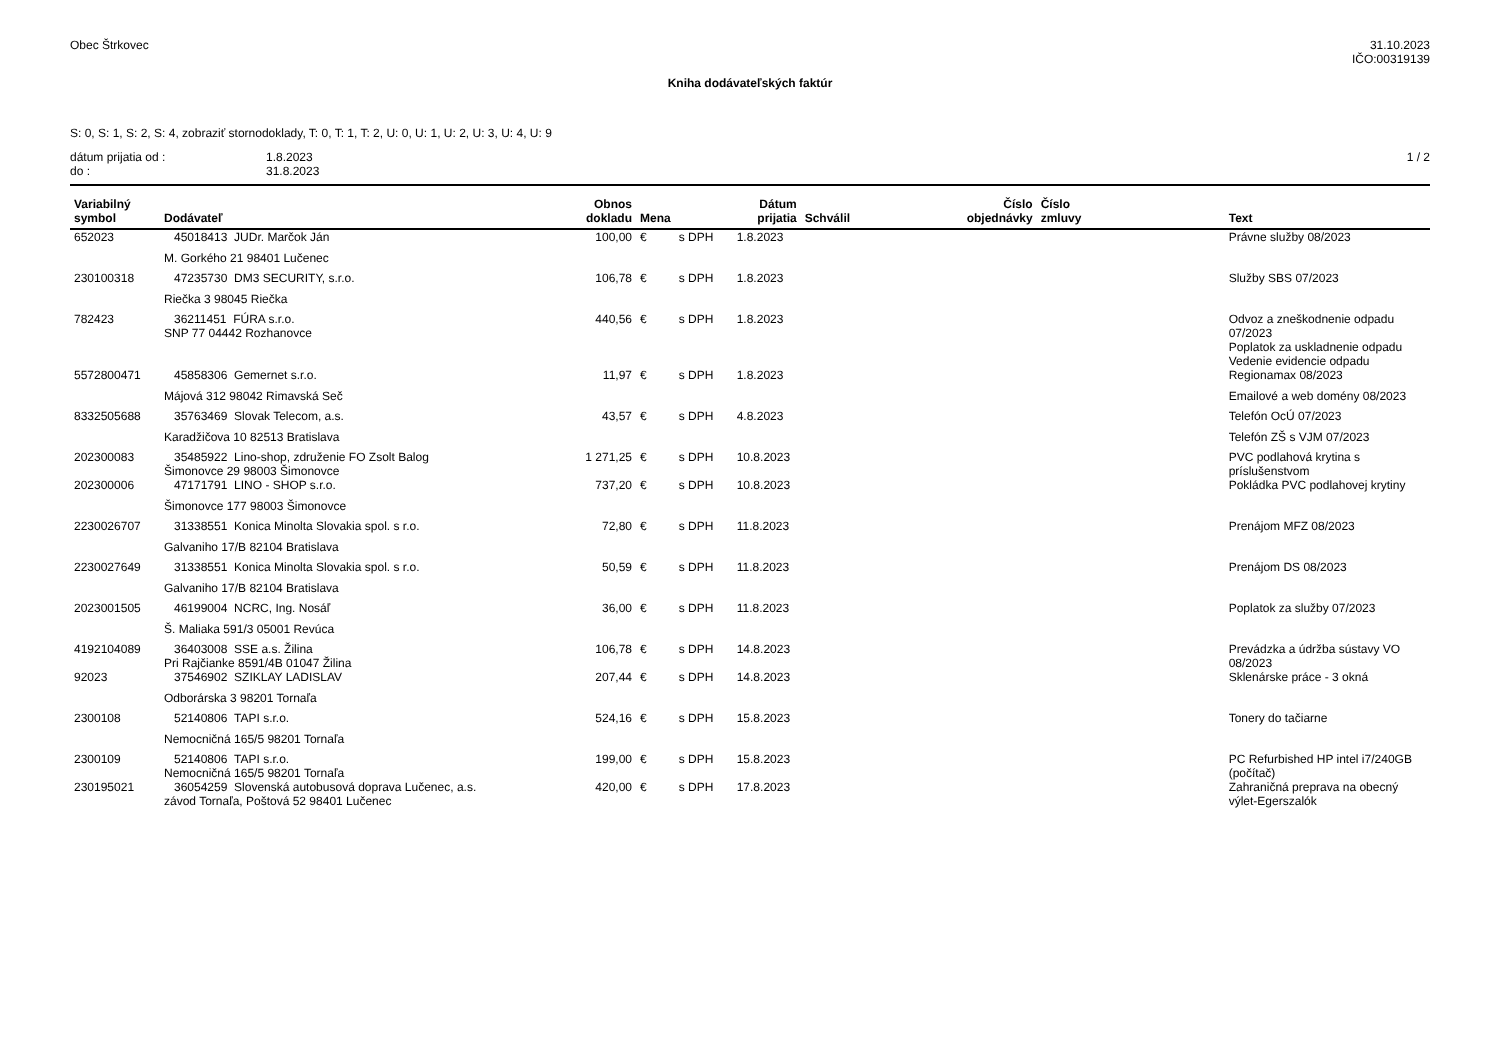Obec Štrkovec 31.10.2023
IČO:00319139
Kniha dodávateľských faktúr
S: 0, S: 1, S: 2, S: 4, zobraziť stornodoklady, T: 0, T: 1, T: 2, U: 0, U: 1, U: 2, U: 3, U: 4, U: 9
dátum prijatia od :
do :
1.8.2023
31.8.2023
1 / 2
| Variabilný symbol | Dodávateľ | Obnos dokladu | Mena | | Dátum prijatia | Schválil | Číslo objednávky | Číslo zmluvy | Text |
| --- | --- | --- | --- | --- | --- | --- | --- | --- | --- |
| 652023 | 45018413 JUDr. Marčok Ján | 100,00 | € | s DPH | 1.8.2023 | | | | Právne služby 08/2023 |
| | M. Gorkého 21 98401 Lučenec | | | | | | | | |
| 230100318 | 47235730 DM3 SECURITY, s.r.o. | 106,78 | € | s DPH | 1.8.2023 | | | | Služby SBS 07/2023 |
| | Riečka 3 98045 Riečka | | | | | | | | |
| 782423 | 36211451 FÚRA s.r.o. SNP 77 04442 Rozhanovce | 440,56 | € | s DPH | 1.8.2023 | | | | Odvoz a zneškodnenie odpadu 07/2023 Poplatok za uskladnenie odpadu Vedenie evidencie odpadu |
| 5572800471 | 45858306 Gemernet s.r.o. | 11,97 | € | s DPH | 1.8.2023 | | | | Regionamax 08/2023 |
| | Májová 312 98042 Rimavská Seč | | | | | | | | Emailové a web domény 08/2023 |
| 8332505688 | 35763469 Slovak Telecom, a.s. | 43,57 | € | s DPH | 4.8.2023 | | | | Telefón OcÚ 07/2023 |
| | Karadžičova 10 82513 Bratislava | | | | | | | | Telefón ZŠ s VJM 07/2023 |
| 202300083 | 35485922 Lino-shop, združenie FO Zsolt Balog Šimonovce 29 98003 Šimonovce | 1 271,25 | € | s DPH | 10.8.2023 | | | | PVC podlahová krytina s príslušenstvom |
| 202300006 | 47171791 LINO - SHOP s.r.o. | 737,20 | € | s DPH | 10.8.2023 | | | | Pokládka PVC podlahovej krytiny |
| | Šimonovce 177 98003 Šimonovce | | | | | | | | |
| 2230026707 | 31338551 Konica Minolta Slovakia spol. s r.o. | 72,80 | € | s DPH | 11.8.2023 | | | | Prenájom MFZ 08/2023 |
| | Galvaniho 17/B 82104 Bratislava | | | | | | | | |
| 2230027649 | 31338551 Konica Minolta Slovakia spol. s r.o. | 50,59 | € | s DPH | 11.8.2023 | | | | Prenájom DS 08/2023 |
| | Galvaniho 17/B 82104 Bratislava | | | | | | | | |
| 2023001505 | 46199004 NCRC, Ing. Nosáľ | 36,00 | € | s DPH | 11.8.2023 | | | | Poplatok za služby 07/2023 |
| | Š. Maliaka 591/3 05001 Revúca | | | | | | | | |
| 4192104089 | 36403008 SSE a.s. Žilina Pri Rajčianke 8591/4B 01047 Žilina | 106,78 | € | s DPH | 14.8.2023 | | | | Prevádzka a údržba sústavy VO 08/2023 |
| 92023 | 37546902 SZIKLAY LADISLAV | 207,44 | € | s DPH | 14.8.2023 | | | | Sklenárske práce - 3 okná |
| | Odborárska 3 98201 Tornaľa | | | | | | | | |
| 2300108 | 52140806 TAPI s.r.o. | 524,16 | € | s DPH | 15.8.2023 | | | | Tonery do tačiarne |
| | Nemocničná 165/5 98201 Tornaľa | | | | | | | | |
| 2300109 | 52140806 TAPI s.r.o. Nemocničná 165/5 98201 Tornaľa | 199,00 | € | s DPH | 15.8.2023 | | | | PC Refurbished HP intel i7/240GB (počítač) |
| 230195021 | 36054259 Slovenská autobusová doprava Lučenec, a.s. závod Tornaľa, Poštová 52 98401 Lučenec | 420,00 | € | s DPH | 17.8.2023 | | | | Zahraničná preprava na obecný výlet-Egerszalók |